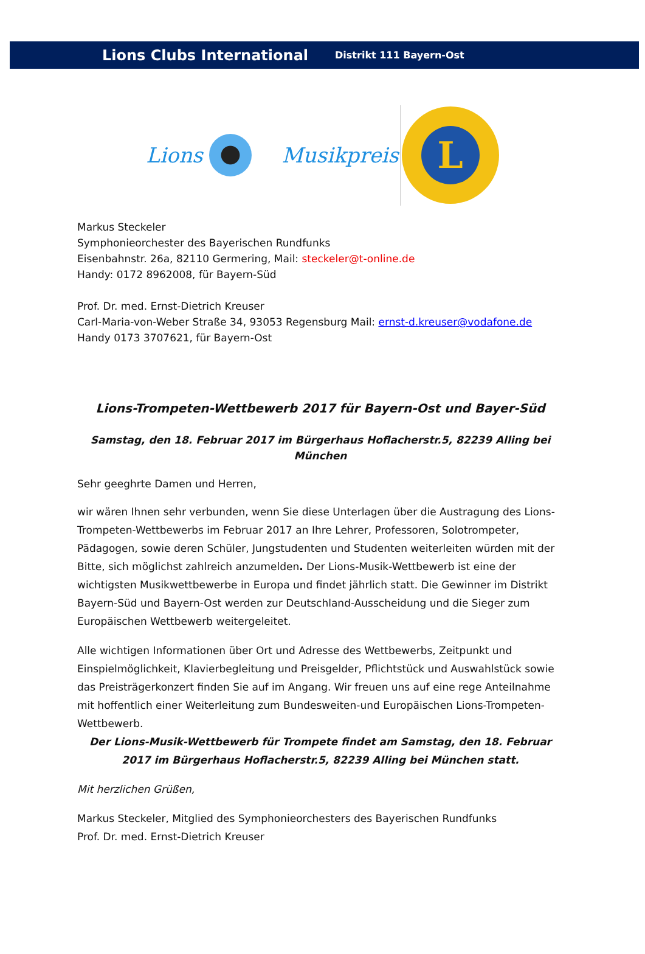Lions Clubs International Distrikt 111 Bayern-Ost
Lions Musikpreis
L
Markus Steckeler
Symphonieorchester des Bayerischen Rundfunks
Eisenbahnstr. 26a, 82110 Germering, Mail: steckeler@t-online.de
Handy: 0172 8962008, für Bayern-Süd
Prof. Dr. med. Ernst-Dietrich Kreuser
Carl-Maria-von-Weber Straße 34, 93053 Regensburg Mail: ernst-d.kreuser@vodafone.de
Handy 0173 3707621, für Bayern-Ost
Lions-Trompeten-Wettbewerb 2017 für Bayern-Ost und Bayer-Süd
Samstag, den 18. Februar 2017 im Bürgerhaus Hoflacherstr.5, 82239 Alling bei München
Sehr geeghrte Damen und Herren,
wir wären Ihnen sehr verbunden, wenn Sie diese Unterlagen über die Austragung des Lions-Trompeten-Wettbewerbs im Februar 2017 an Ihre Lehrer, Professoren, Solotrompeter, Pädagogen, sowie deren Schüler, Jungstudenten und Studenten weiterleiten würden mit der Bitte, sich möglichst zahlreich anzumelden. Der Lions-Musik-Wettbewerb ist eine der wichtigsten Musikwettbewerbe in Europa und findet jährlich statt. Die Gewinner im Distrikt Bayern-Süd und Bayern-Ost werden zur Deutschland-Ausscheidung und die Sieger zum Europäischen Wettbewerb weitergeleitet.
Alle wichtigen Informationen über Ort und Adresse des Wettbewerbs, Zeitpunkt und Einspielmöglichkeit, Klavierbegleitung und Preisgelder, Pflichtstück und Auswahlstück sowie das Preisträgerkonzert finden Sie auf im Angang. Wir freuen uns auf eine rege Anteilnahme mit hoffentlich einer Weiterleitung zum Bundesweiten-und Europäischen Lions-Trompeten-Wettbewerb.
Der Lions-Musik-Wettbewerb für Trompete findet am Samstag, den 18. Februar 2017 im Bürgerhaus Hoflacherstr.5, 82239 Alling bei München statt.
Mit herzlichen Grüßen,
Markus Steckeler, Mitglied des Symphonieorchesters des Bayerischen Rundfunks
Prof. Dr. med. Ernst-Dietrich Kreuser